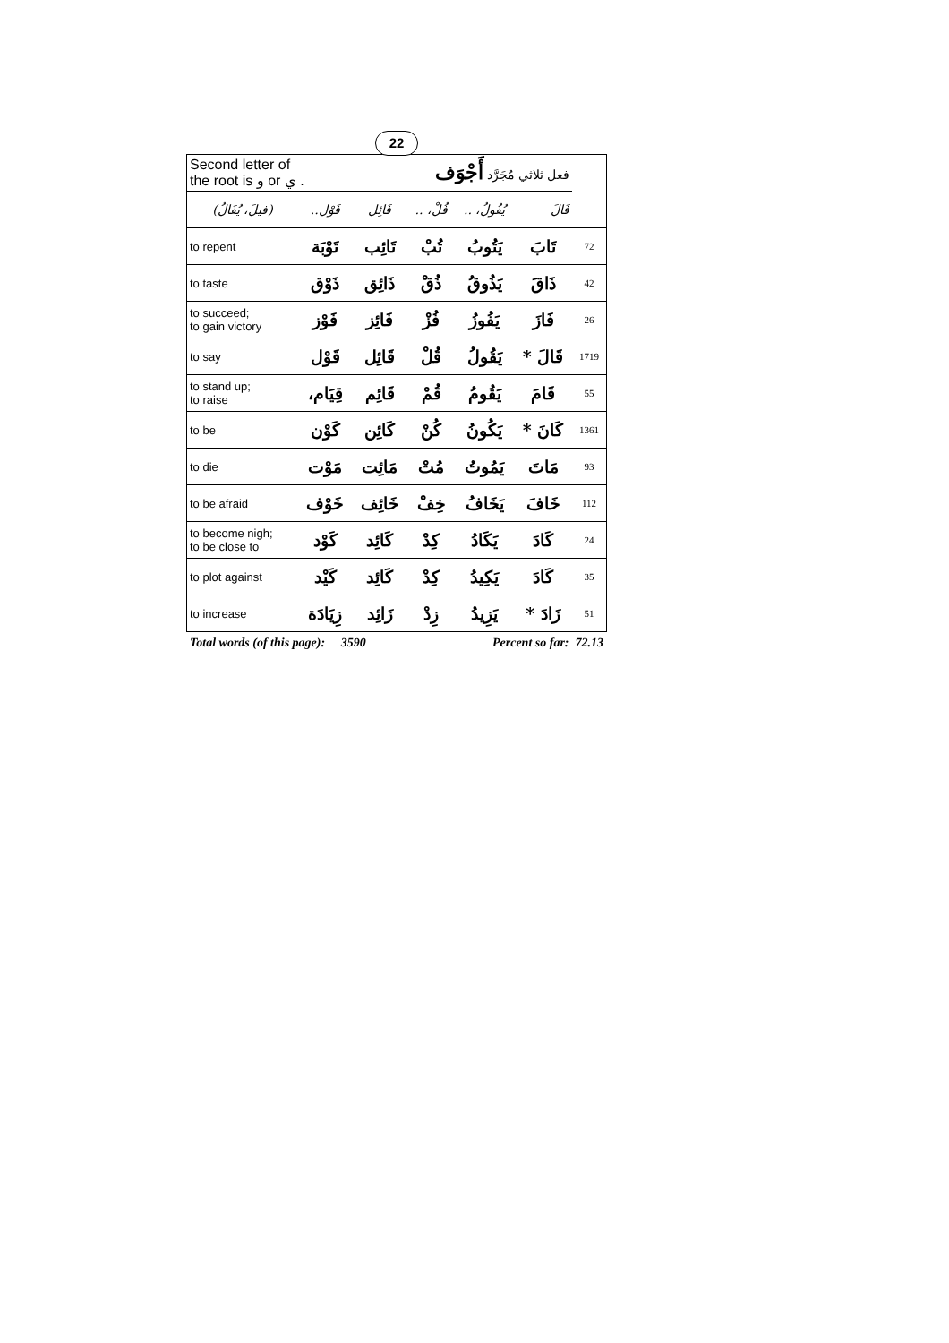22
| Second letter of the root is و or ي . | | فعل ثلاثي مُجَرَّد أَجْوَف | | | | |
| (فيلَ، يُفَالُ) | فَوْل.. | فَائِل | فُلْ، .. | يُفُولُ، .. | فَالَ | |
| to repent | تَوْبَة | تَائِب | تُبْ | يَتُوبُ | تَابَ | 72 |
| to taste | ذَوْق | ذَائِق | ذُقْ | يَذُوقُ | ذَاقَ | 42 |
| to succeed; to gain victory | فَوْز | فَائِز | فُزْ | يَفُوزُ | فَازَ | 26 |
| to say | قَوْل | قَائِل | قُلْ | يَقُولُ | قَالَ * | 1719 |
| to stand up; to raise | قِيَام، | قَائِم | قُمْ | يَقُومُ | قَامَ | 55 |
| to be | كَوْن | كَائِن | كُنْ | يَكُونُ | كَانَ * | 1361 |
| to die | مَوْت | مَائِت | مُتْ | يَمُوتُ | مَاتَ | 93 |
| to be afraid | خَوْف | خَائِف | خِفْ | يَخَافُ | خَافَ | 112 |
| to become nigh; to be close to | كَوْد | كَائِد | كِدْ | يَكَادُ | كَادَ | 24 |
| to plot against | كَيْد | كَائِد | كِدْ | يَكِيدُ | كَادَ | 35 |
| to increase | زِيَادَة | زَائِد | زِدْ | يَزِيدُ | زَادَ * | 51 |
Total words (of this page): 3590 Percent so far: 72.13